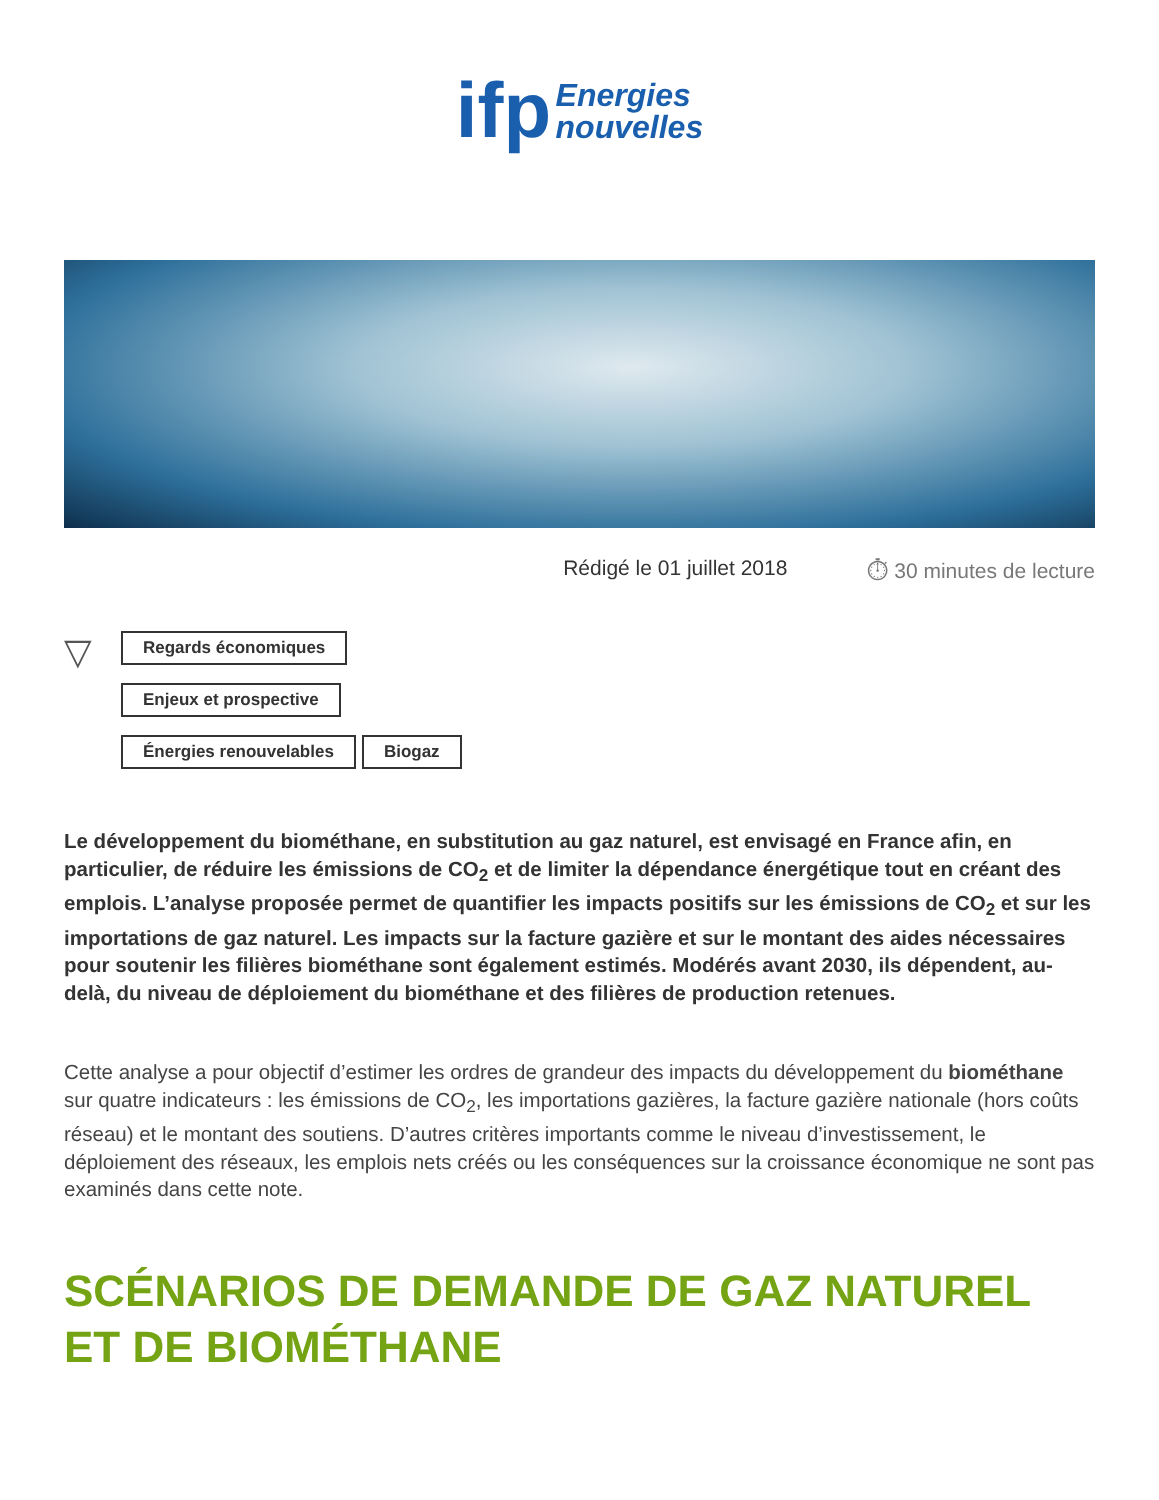ifp Energies
nouvelles
Rédigé le 01 juillet 2018 ⏱ 30 minutes de lecture
▽
Regards économiques
Enjeux et prospective
Énergies renouvelables Biogaz
Le développement du biométhane, en substitution au gaz naturel, est envisagé en France afin, en particulier, de réduire les émissions de CO<sub>2</sub> et de limiter la dépendance énergétique tout en créant des emplois. L’analyse proposée permet de quantifier les impacts positifs sur les émissions de CO<sub>2</sub> et sur les importations de gaz naturel. Les impacts sur la facture gazière et sur le montant des aides nécessaires pour soutenir les filières biométhane sont également estimés. Modérés avant 2030, ils dépendent, au-delà, du niveau de déploiement du biométhane et des filières de production retenues.
Cette analyse a pour objectif d’estimer les ordres de grandeur des impacts du développement du biométhane sur quatre indicateurs : les émissions de CO<sub>2</sub>, les importations gazières, la facture gazière nationale (hors coûts réseau) et le montant des soutiens. D’autres critères importants comme le niveau d’investissement, le déploiement des réseaux, les emplois nets créés ou les conséquences sur la croissance économique ne sont pas examinés dans cette note.
SCÉNARIOS DE DEMANDE DE GAZ NATUREL ET DE BIOMÉTHANE